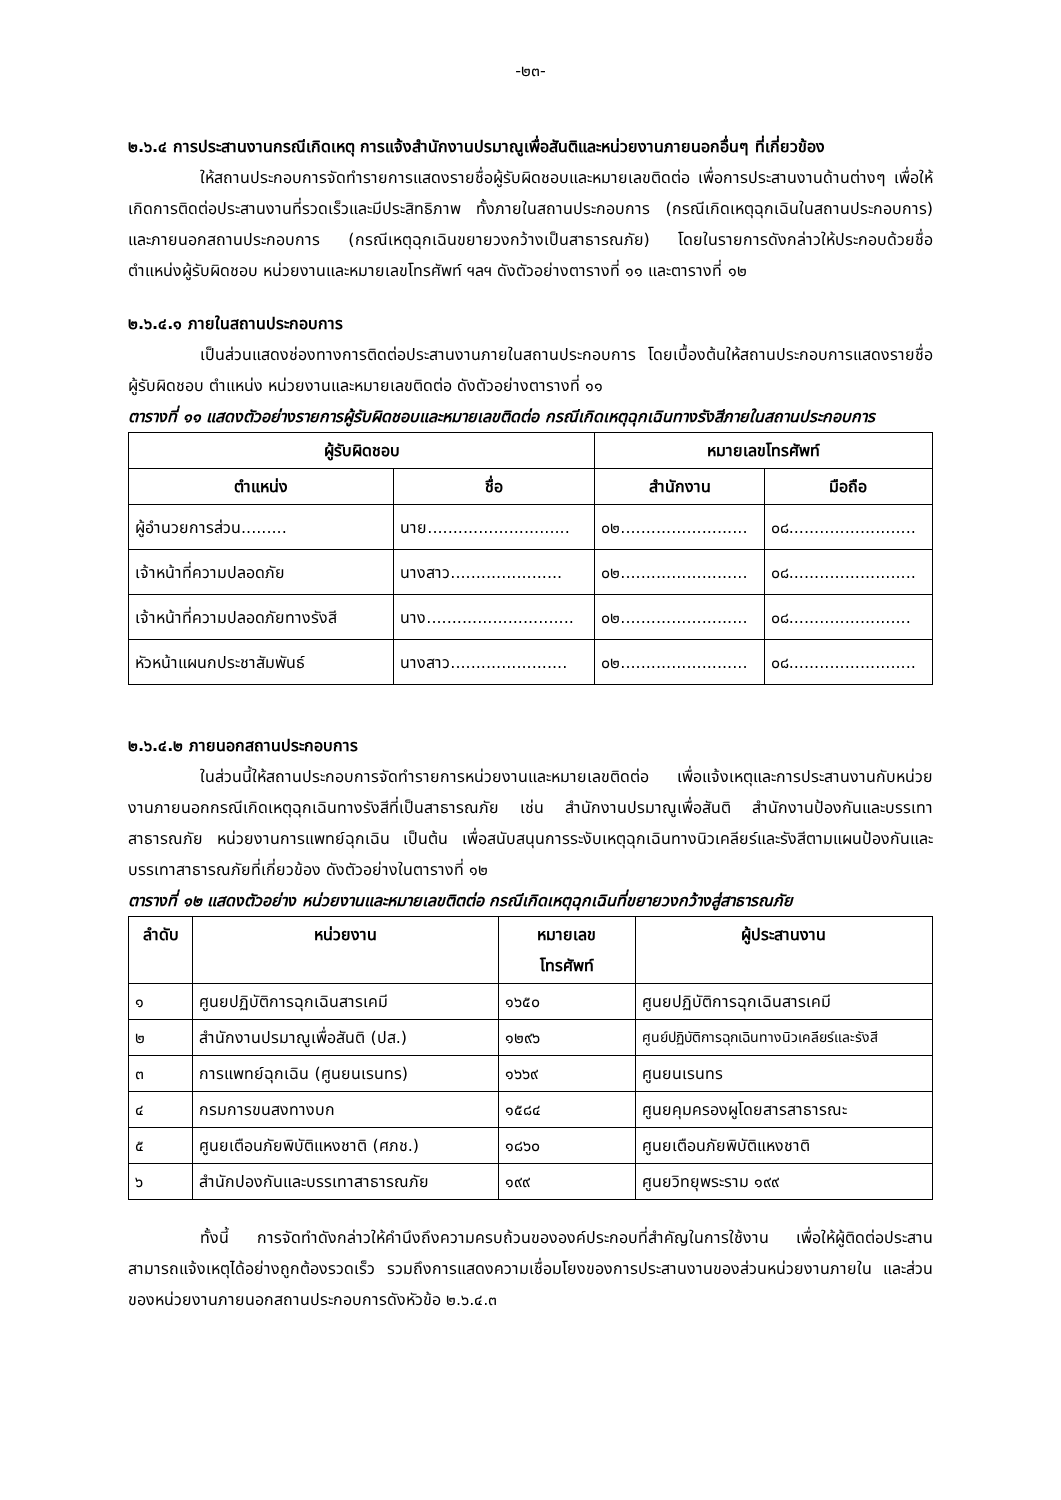-๒๓-
๒.๖.๔ การประสานงานกรณีเกิดเหตุ การแจ้งสำนักงานปรมาณูเพื่อสันติและหน่วยงานภายนอกอื่นๆ ที่เกี่ยวข้อง
ให้สถานประกอบการจัดทำรายการแสดงรายชื่อผู้รับผิดชอบและหมายเลขติดต่อ เพื่อการประสานงานด้านต่างๆ เพื่อให้เกิดการติดต่อประสานงานที่รวดเร็วและมีประสิทธิภาพ ทั้งภายในสถานประกอบการ (กรณีเกิดเหตุฉุกเฉินในสถานประกอบการ) และภายนอกสถานประกอบการ (กรณีเหตุฉุกเฉินขยายวงกว้างเป็นสาธารณภัย) โดยในรายการดังกล่าวให้ประกอบด้วยชื่อตำแหน่งผู้รับผิดชอบ หน่วยงานและหมายเลขโทรศัพท์ ฯลฯ ดังตัวอย่างตารางที่ ๑๑ และตารางที่ ๑๒
๒.๖.๔.๑ ภายในสถานประกอบการ
เป็นส่วนแสดงช่องทางการติดต่อประสานงานภายในสถานประกอบการ โดยเบื้องต้นให้สถานประกอบการแสดงรายชื่อผู้รับผิดชอบ ตำแหน่ง หน่วยงานและหมายเลขติดต่อ ดังตัวอย่างตารางที่ ๑๑
ตารางที่ ๑๑ แสดงตัวอย่างรายการผู้รับผิดชอบและหมายเลขติดต่อ กรณีเกิดเหตุฉุกเฉินทางรังสีภายในสถานประกอบการ
| ผู้รับผิดชอบ | | หมายเลขโทรศัพท์ | |
| --- | --- | --- | --- |
| ตำแหน่ง | ชื่อ | สำนักงาน | มือถือ |
| ผู้อำนวยการส่วน......... | นาย............................ | ๐๒......................... | ๐๘......................... |
| เจ้าหน้าที่ความปลอดภัย | นางสาว...................... | ๐๒......................... | ๐๘......................... |
| เจ้าหน้าที่ความปลอดภัยทางรังสี | นาง............................. | ๐๒......................... | ๐๘........................ |
| หัวหน้าแผนกประชาสัมพันธ์ | นางสาว....................... | ๐๒......................... | ๐๘......................... |
๒.๖.๔.๒ ภายนอกสถานประกอบการ
ในส่วนนี้ให้สถานประกอบการจัดทำรายการหน่วยงานและหมายเลขติดต่อ เพื่อแจ้งเหตุและการประสานงานกับหน่วยงานภายนอกกรณีเกิดเหตุฉุกเฉินทางรังสีที่เป็นสาธารณภัย เช่น สำนักงานปรมาณูเพื่อสันติ สำนักงานป้องกันและบรรเทาสาธารณภัย หน่วยงานการแพทย์ฉุกเฉิน เป็นต้น เพื่อสนับสนุนการระงับเหตุฉุกเฉินทางนิวเคลียร์และรังสีตามแผนป้องกันและบรรเทาสาธารณภัยที่เกี่ยวข้อง ดังตัวอย่างในตารางที่ ๑๒
ตารางที่ ๑๒ แสดงตัวอย่าง หน่วยงานและหมายเลขติตต่อ กรณีเกิดเหตุฉุกเฉินที่ขยายวงกว้างสู่สาธารณภัย
| ลำดับ | หน่วยงาน | หมายเลข โทรศัพท์ | ผู้ประสานงาน |
| --- | --- | --- | --- |
| ๑ | ศูนยปฏิบัติการฉุกเฉินสารเคมี | ๑๖๕๐ | ศูนยปฏิบัติการฉุกเฉินสารเคมี |
| ๒ | สำนักงานปรมาณูเพื่อสันติ (ปส.) | ๑๒๙๖ | ศูนย์ปฏิบัติการฉุกเฉินทางนิวเคลียร์และรังสี |
| ๓ | การแพทย์ฉุกเฉิน (ศูนยนเรนทร) | ๑๖๖๙ | ศูนยนเรนทร |
| ๔ | กรมการขนสงทางบก | ๑๕๘๔ | ศูนยคุมครองผูโดยสารสาธารณะ |
| ๕ | ศูนยเตือนภัยพิบัติแหงชาติ (ศภช.) | ๑๘๖๐ | ศูนยเตือนภัยพิบัติแหงชาติ |
| ๖ | สำนักปองกันและบรรเทาสาธารณภัย | ๑๙๙ | ศูนยวิทยุพระราม ๑๙๙ |
ทั้งนี้ การจัดทำดังกล่าวให้คำนึงถึงความครบถ้วนขององค์ประกอบที่สำคัญในการใช้งาน เพื่อให้ผู้ติดต่อประสานสามารถแจ้งเหตุได้อย่างถูกต้องรวดเร็ว รวมถึงการแสดงความเชื่อมโยงของการประสานงานของส่วนหน่วยงานภายใน และส่วนของหน่วยงานภายนอกสถานประกอบการดังหัวข้อ ๒.๖.๔.๓